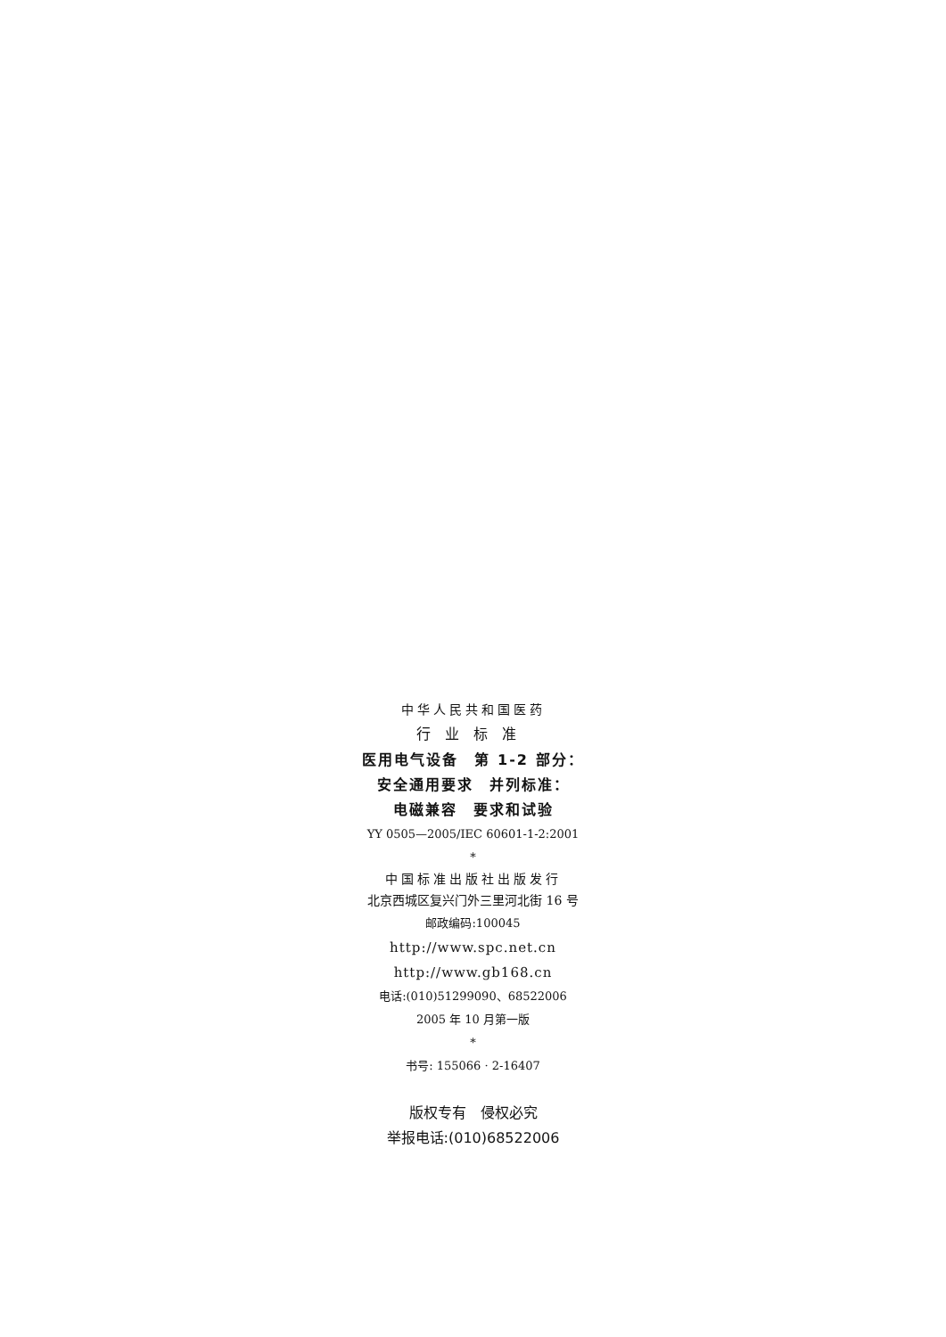中华人民共和国医药
行业标准
医用电气设备　第 1-2 部分：
安全通用要求　并列标准：
电磁兼容　要求和试验
YY 0505—2005/IEC 60601-1-2:2001
*
中国标准出版社出版发行
北京西城区复兴门外三里河北街 16 号
邮政编码:100045
http://www.spc.net.cn
http://www.gb168.cn
电话:(010)51299090、68522006
2005 年 10 月第一版
*
书号: 155066 · 2-16407
版权专有　侵权必究
举报电话:(010)68522006